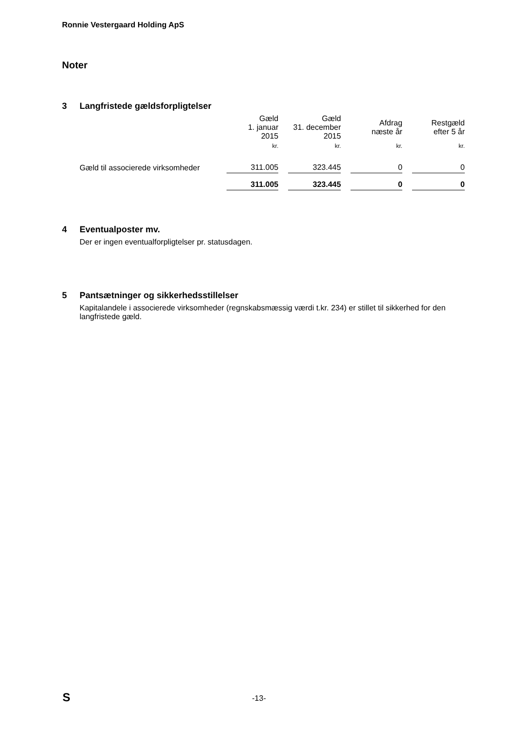Ronnie Vestergaard Holding ApS
Noter
3 Langfristede gældsforpligtelser
| | Gæld 1. januar 2015 | Gæld 31. december 2015 | Afdrag næste år | Restgæld efter 5 år |
| | kr. | kr. | kr. | kr. |
| Gæld til associerede virksomheder | 311.005 | 323.445 | 0 | 0 |
| | 311.005 | 323.445 | 0 | 0 |
4 Eventualposter mv.
Der er ingen eventualforpligtelser pr. statusdagen.
5 Pantsætninger og sikkerhedsstillelser
Kapitalandele i associerede virksomheder (regnskabsmæssig værdi t.kr. 234) er stillet til sikkerhed for den langfristede gæld.
S
-13-